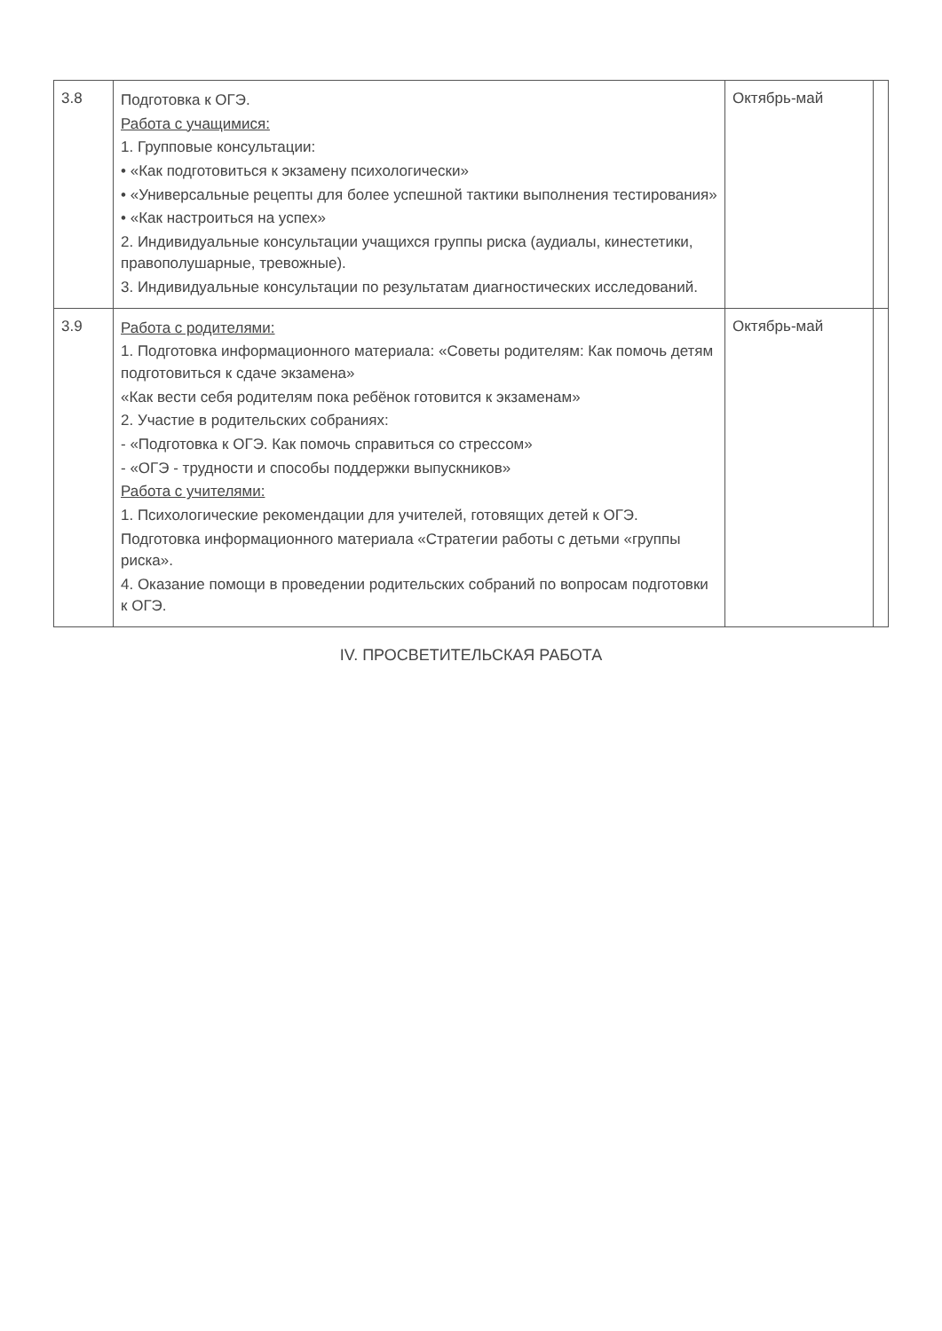| 3.8 | Подготовка к ОГЭ. Работа с учащимися: 1. Групповые консультации: • «Как подготовиться к экзамену психологически» • «Универсальные рецепты для более успешной тактики выполнения тестирования» • «Как настроиться на успех» 2. Индивидуальные консультации учащихся группы риска (аудиалы, кинестетики, правополушарные, тревожные). 3. Индивидуальные консультации по результатам диагностических исследований. | Октябрь-май | |
| 3.9 | Работа с родителями: 1. Подготовка информационного материала: «Советы родителям: Как помочь детям подготовиться к сдаче экзамена» «Как вести себя родителям пока ребёнок готовится к экзаменам» 2. Участие в родительских собраниях: - «Подготовка к ОГЭ. Как помочь справиться со стрессом» - «ОГЭ - трудности и способы поддержки выпускников» Работа с учителями: 1. Психологические рекомендации для учителей, готовящих детей к ОГЭ. Подготовка информационного материала «Стратегии работы с детьми «группы риска». 4. Оказание помощи в проведении родительских собраний по вопросам подготовки к ОГЭ. | Октябрь-май | |
IV. ПРОСВЕТИТЕЛЬСКАЯ РАБОТА